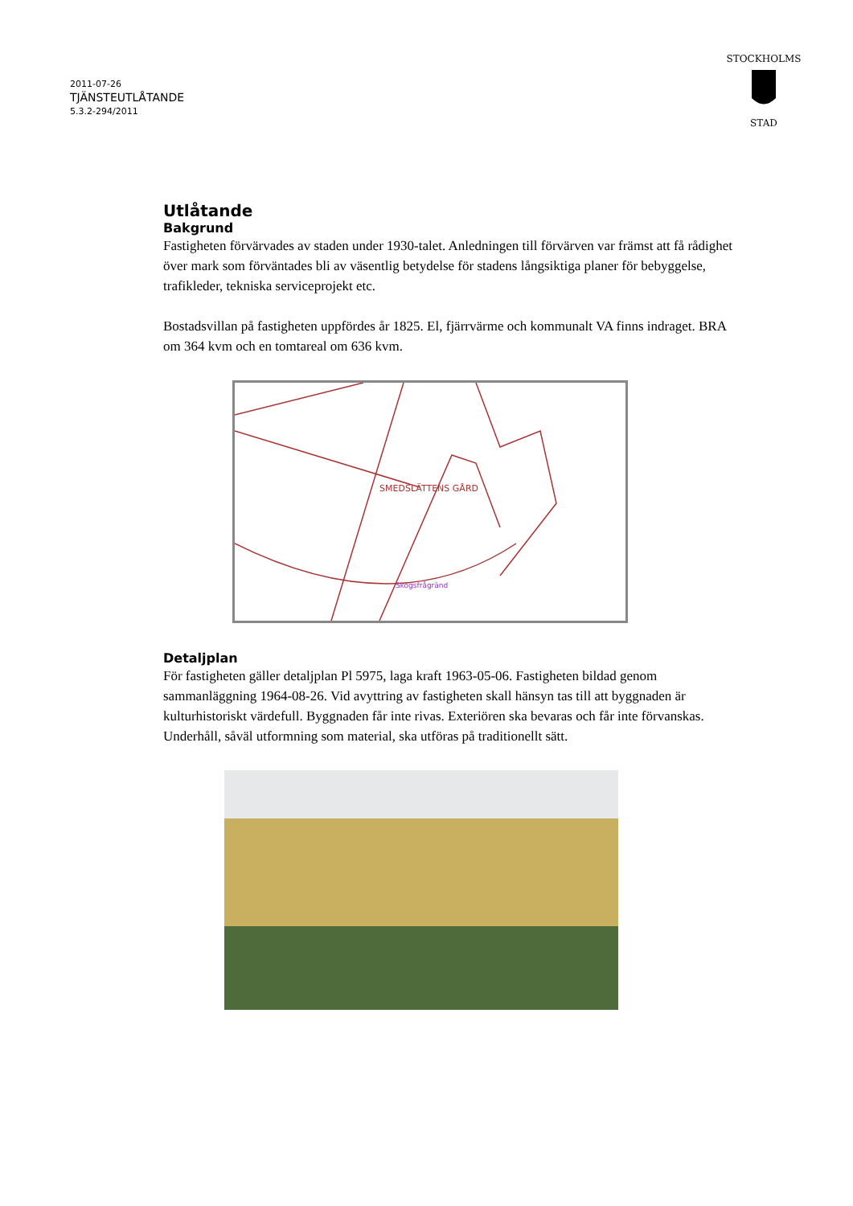2011-07-26
TJÄNSTEUTLÅTANDE
5.3.2-294/2011
STOCKHOLMS
STAD
Utlåtande
Bakgrund
Fastigheten förvärvades av staden under 1930-talet. Anledningen till förvärven var främst att få rådighet över mark som förväntades bli av väsentlig betydelse för stadens långsiktiga planer för bebyggelse, trafikleder, tekniska serviceprojekt etc.
Bostadsvillan på fastigheten uppfördes år 1825. El, fjärrvärme och kommunalt VA finns indraget. BRA om 364 kvm och en tomtareal om 636 kvm.
SMEDSLÄTTENS GÅRD
Skogsfrågränd
Detaljplan
För fastigheten gäller detaljplan Pl 5975, laga kraft 1963-05-06. Fastigheten bildad genom sammanläggning 1964-08-26. Vid avyttring av fastigheten skall hänsyn tas till att byggnaden är kulturhistoriskt värdefull. Byggnaden får inte rivas. Exteriören ska bevaras och får inte förvanskas. Underhåll, såväl utformning som material, ska utföras på traditionellt sätt.